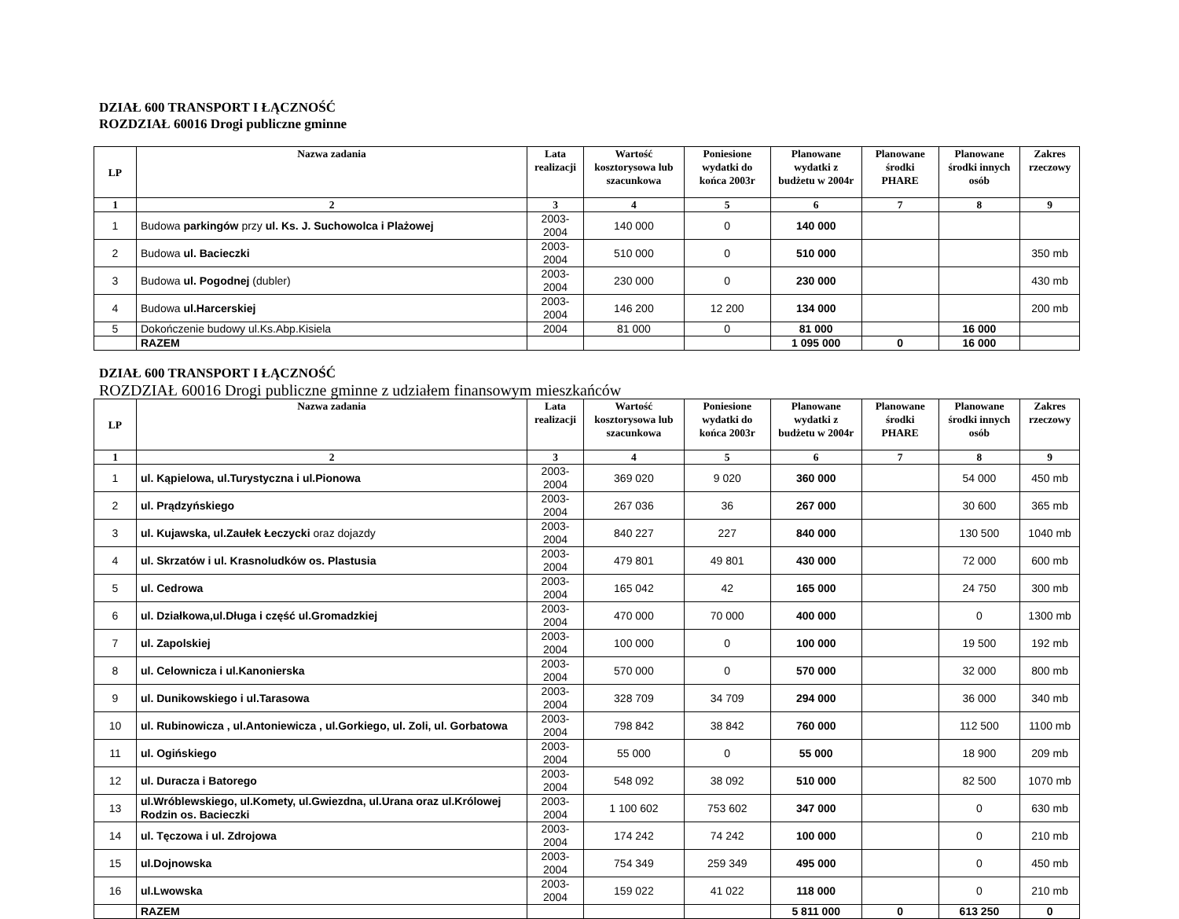DZIAŁ 600 TRANSPORT I ŁĄCZNOŚĆ
ROZDZIAŁ 60016 Drogi publiczne gminne
| LP | Nazwa zadania | Lata realizacji | Wartość kosztorysowa lub szacunkowa | Poniesione wydatki do końca 2003r | Planowane wydatki z budżetu w 2004r | Planowane środki PHARE | Planowane środki innych osób | Zakres rzeczowy |
| --- | --- | --- | --- | --- | --- | --- | --- | --- |
| 1 | 2 | 3 | 4 | 5 | 6 | 7 | 8 | 9 |
| 1 | Budowa parkingów przy ul. Ks. J. Suchowolca i Plażowej | 2003-2004 | 140 000 | 0 | 140 000 | | | |
| 2 | Budowa ul. Bacieczki | 2003-2004 | 510 000 | 0 | 510 000 | | | 350 mb |
| 3 | Budowa ul. Pogodnej (dubler) | 2003-2004 | 230 000 | 0 | 230 000 | | | 430 mb |
| 4 | Budowa ul.Harcerskiej | 2003-2004 | 146 200 | 12 200 | 134 000 | | | 200 mb |
| 5 | Dokończenie budowy ul.Ks.Abp.Kisiela | 2004 | 81 000 | 0 | 81 000 | | 16 000 | |
| | RAZEM | | | | 1 095 000 | 0 | 16 000 | |
DZIAŁ 600 TRANSPORT I ŁĄCZNOŚĆ
ROZDZIAŁ 60016 Drogi publiczne gminne z udziałem finansowym mieszkańców
| LP | Nazwa zadania | Lata realizacji | Wartość kosztorysowa lub szacunkowa | Poniesione wydatki do końca 2003r | Planowane wydatki z budżetu w 2004r | Planowane środki PHARE | Planowane środki innych osób | Zakres rzeczowy |
| --- | --- | --- | --- | --- | --- | --- | --- | --- |
| 1 | 2 | 3 | 4 | 5 | 6 | 7 | 8 | 9 |
| 1 | ul. Kąpielowa, ul.Turystyczna i ul.Pionowa | 2003-2004 | 369 020 | 9 020 | 360 000 | | 54 000 | 450 mb |
| 2 | ul. Prądzyńskiego | 2003-2004 | 267 036 | 36 | 267 000 | | 30 600 | 365 mb |
| 3 | ul. Kujawska, ul.Zaułek Łeczycki oraz dojazdy | 2003-2004 | 840 227 | 227 | 840 000 | | 130 500 | 1040 mb |
| 4 | ul. Skrzatów i ul. Krasnoludków os. Plastusia | 2003-2004 | 479 801 | 49 801 | 430 000 | | 72 000 | 600 mb |
| 5 | ul. Cedrowa | 2003-2004 | 165 042 | 42 | 165 000 | | 24 750 | 300 mb |
| 6 | ul. Działkowa,ul.Długa i część ul.Gromadzkiej | 2003-2004 | 470 000 | 70 000 | 400 000 | | 0 | 1300 mb |
| 7 | ul. Zapolskiej | 2003-2004 | 100 000 | 0 | 100 000 | | 19 500 | 192 mb |
| 8 | ul. Celownicza i ul.Kanonierska | 2003-2004 | 570 000 | 0 | 570 000 | | 32 000 | 800 mb |
| 9 | ul. Dunikowskiego i ul.Tarasowa | 2003-2004 | 328 709 | 34 709 | 294 000 | | 36 000 | 340 mb |
| 10 | ul. Rubinowicza , ul.Antoniewicza , ul.Gorkiego, ul. Zoli, ul. Gorbatowa | 2003-2004 | 798 842 | 38 842 | 760 000 | | 112 500 | 1100 mb |
| 11 | ul. Ogińskiego | 2003-2004 | 55 000 | 0 | 55 000 | | 18 900 | 209 mb |
| 12 | ul. Duracza i Batorego | 2003-2004 | 548 092 | 38 092 | 510 000 | | 82 500 | 1070 mb |
| 13 | ul.Wróblewskiego, ul.Komety, ul.Gwiezdna, ul.Urana oraz ul.Królowej Rodzin os. Bacieczki | 2003-2004 | 1 100 602 | 753 602 | 347 000 | | 0 | 630 mb |
| 14 | ul. Tęczowa i ul. Zdrojowa | 2003-2004 | 174 242 | 74 242 | 100 000 | | 0 | 210 mb |
| 15 | ul.Dojnowska | 2003-2004 | 754 349 | 259 349 | 495 000 | | 0 | 450 mb |
| 16 | ul.Lwowska | 2003-2004 | 159 022 | 41 022 | 118 000 | | 0 | 210 mb |
| | RAZEM | | | | 5 811 000 | 0 | 613 250 | 0 |